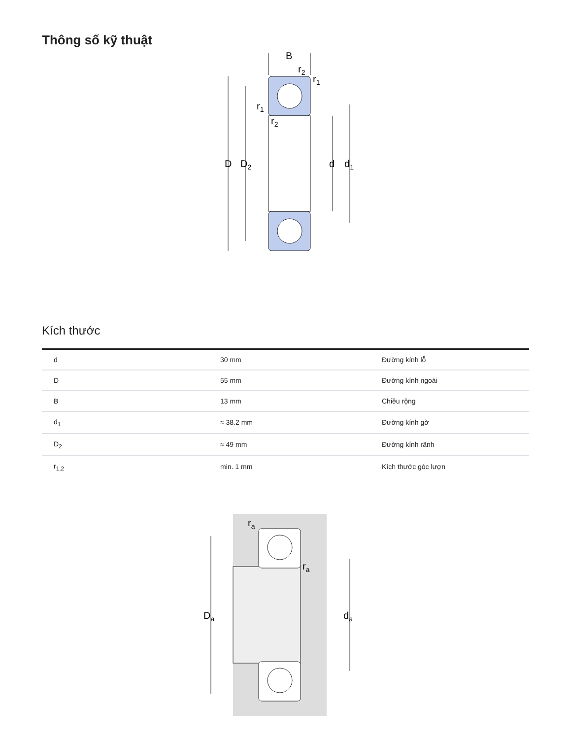Thông số kỹ thuật
B
D
D2
d
d1
r2
r1
r1
r2
Kích thước
| d | 30 mm | Đường kính lỗ |
| D | 55 mm | Đường kính ngoài |
| B | 13 mm | Chiều rộng |
| d<sub>1</sub> | ≈ 38.2 mm | Đường kính gờ |
| D<sub>2</sub> | ≈ 49 mm | Đường kính rãnh |
| r<sub>1,2</sub> | min. 1 mm | Kích thước góc lượn |
Da
da
ra
ra